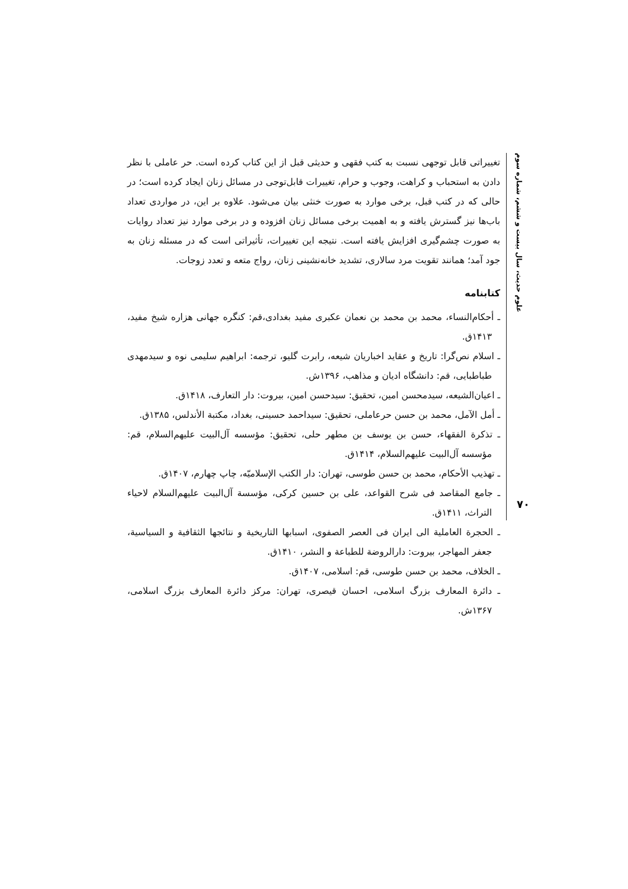علوم حدیث، سال بیست و ششم، شماره سوم
تغییراتی قابل توجهی نسبت به کتب فقهی و حدیثی قبل از این کتاب کرده است. حر عاملی با نظر دادن به استحباب و کراهت، وجوب و حرام، تغییرات قابل‌توجی در مسائل زنان ایجاد کرده است؛ در حالی که در کتب قبل، برخی موارد به صورت خنثی بیان می‌شود. علاوه بر این، در مواردی تعداد باب‌ها نیز گسترش یافته و به اهمیت برخی مسائل زنان افزوده و در برخی موارد نیز تعداد روایات به صورت چشم‌گیری افزایش یافته است. نتیجه این تغییرات، تأثیراتی است که در مسئله زنان به جود آمد؛ همانند تقویت مرد سالاری، تشدید خانه‌نشینی زنان، رواج متعه و تعدد زوجات.
کتابنامه
ـ أحکام‌النساء، محمد بن محمد بن نعمان عکبری مفید بغدادی،قم: کنگره جهانی هزاره شیخ مفید، ۱۴۱۳ق.
ـ اسلام نص‌گرا: تاریخ و عقاید اخباریان شیعه، رابرت گلیو، ترجمه: ابراهیم سلیمی نوه و سیدمهدی طباطبایی، قم: دانشگاه ادیان و مذاهب، ۱۳۹۶ش.
ـ اعیان‌الشیعه، سیدمحسن امین، تحقیق: سیدحسن امین، بیروت: دار التعارف، ۱۴۱۸ق.
ـ أمل الآمل، محمد بن حسن حرعاملی، تحقیق: سیداحمد حسینی، بغداد، مکتبة الأندلس، ۱۳۸۵ق.
ـ تذکرة الفقهاء، حسن بن یوسف بن مطهر حلی، تحقیق: مؤسسه آل‌البیت علیهم‌السلام، قم: مؤسسه آل‌البیت علیهم‌السلام، ۱۴۱۴ق.
ـ تهذیب الأحکام، محمد بن حسن طوسی، تهران: دار الکتب الإسلامیّه، چاپ چهارم، ۱۴۰۷ق.
ـ جامع المقاصد فی شرح القواعد، علی بن حسین کرکی، مؤسسة آل‌البیت علیهم‌السلام لاحیاء التراث، ۱۴۱۱ق.
ـ الحجرة العاملیة الی ایران فی العصر الصفوی، اسبابها التاریخیة و نتائجها الثقافیة و السیاسیة، جعفر المهاجر، بیروت: دارالروضة للطباعة و النشر، ۱۴۱۰ق.
ـ الخلاف، محمد بن حسن طوسی، قم: اسلامی، ۱۴۰۷ق.
ـ دائرة المعارف بزرگ اسلامی، احسان قیصری، تهران: مرکز دائرة المعارف بزرگ اسلامی، ۱۳۶۷ش.
۷۰